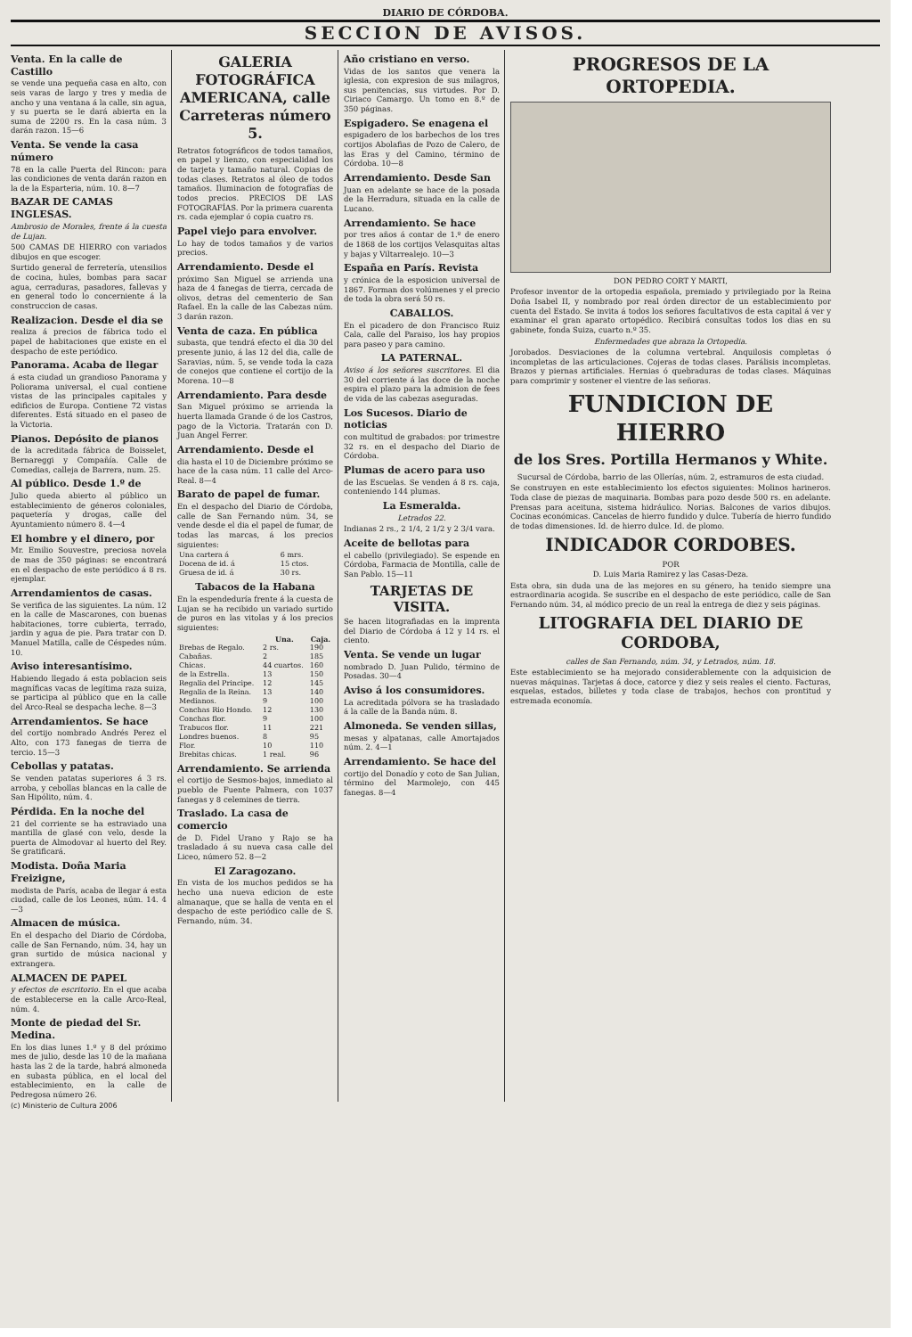DIARIO DE CÓRDOBA.
SECCION DE AVISOS.
Venta. En la calle de Castillo
se vende una pequeña casa en alto, con seis varas de largo y tres y media de ancho y una ventana á la calle, sin agua, y su puerta se le dará abierta en la suma de 2200 rs. En la casa núm. 3 darán razon. 15—6
Venta. Se vende la casa número
78 en la calle Puerta del Rincon: para las condiciones de venta darán razon en la de la Esparteria, núm. 10. 8—7
BAZAR DE CAMAS INGLESAS.
Ambrosio de Morales, frente á la cuesta de Lujan.
500 CAMAS DE HIERRO con variados dibujos en que escoger.
Surtido general de ferretería, utensilios de cocina, hules, bombas para sacar agua, cerraduras, pasadores, fallevas y en general todo lo concerniente á la construccion de casas.
Realizacion. Desde el dia se
realiza á precios de fábrica todo el papel de habitaciones que existe en el despacho de este periódico.
Panorama. Acaba de llegar
á esta ciudad un grandioso Panorama y Poliorama universal, el cual contiene vistas de las principales capitales y edificios de Europa. Contiene 72 vistas diferentes. Está situado en el paseo de la Victoria.
Pianos. Depósito de pianos
de la acreditada fábrica de Boisselet, Bernareggi y Compañía. Calle de Comedias, calleja de Barrera, num. 25.
Al público. Desde 1.º de
Julio queda abierto al público un establecimiento de géneros coloniales, paquetería y drogas, calle del Ayuntamiento número 8. 4—4
El hombre y el dinero, por
Mr. Emilio Souvestre, preciosa novela de mas de 350 páginas: se encontrará en el despacho de este periódico á 8 rs. ejemplar.
Arrendamientos de casas.
Se verifica de las siguientes. La núm. 12 en la calle de Mascarones, con buenas habitaciones, torre cubierta, terrado, jardin y agua de pie. Para tratar con D. Manuel Matilla, calle de Céspedes núm. 10.
Aviso interesantísimo.
Habiendo llegado á esta poblacion seis magníficas vacas de legítima raza suiza, se participa al público que en la calle del Arco-Real se despacha leche. 8—3
Arrendamientos. Se hace
del cortijo nombrado Andrés Perez el Alto, con 173 fanegas de tierra de tercio. 15—3
Cebollas y patatas.
Se venden patatas superiores á 3 rs. arroba, y cebollas blancas en la calle de San Hipólito, núm. 4.
Pérdida. En la noche del
21 del corriente se ha estraviado una mantilla de glasé con velo, desde la puerta de Almodovar al huerto del Rey. Se gratificará.
Modista. Doña Maria Freizigne,
modista de París, acaba de llegar á esta ciudad, calle de los Leones, núm. 14. 4—3
Almacen de música.
En el despacho del Diario de Córdoba, calle de San Fernando, núm. 34, hay un gran surtido de música nacional y extrangera.
ALMACEN DE PAPEL
y efectos de escritorio. En el que acaba de establecerse en la calle Arco-Real, núm. 4.
Monte de piedad del Sr. Medina.
En los dias lunes 1.º y 8 del próximo mes de julio, desde las 10 de la mañana hasta las 2 de la tarde, habrá almoneda en subasta pública, en el local del establecimiento, en la calle de Pedregosa número 26.
GALERIA FOTOGRÁFICA AMERICANA, calle Carreteras número 5.
Retratos fotográficos de todos tamaños, en papel y lienzo, con especialidad los de tarjeta y tamaño natural. Copias de todas clases. Retratos al óleo de todos tamaños. Iluminacion de fotografías de todos precios. PRECIOS DE LAS FOTOGRAFÍAS. Por la primera cuarenta rs. cada ejemplar ó copia cuatro rs.
Papel viejo para envolver.
Lo hay de todos tamaños y de varios precios.
Arrendamiento. Desde el
próximo San Miguel se arrienda una haza de 4 fanegas de tierra, cercada de olivos, detras del cementerio de San Rafael. En la calle de las Cabezas núm. 3 darán razon.
Venta de caza. En pública
subasta, que tendrá efecto el dia 30 del presente junio, á las 12 del dia, calle de Saravias, núm. 5, se vende toda la caza de conejos que contiene el cortijo de la Morena. 10—8
Arrendamiento. Para desde
San Miguel próximo se arrienda la huerta llamada Grande ó de los Castros, pago de la Victoria. Tratarán con D. Juan Angel Ferrer.
Arrendamiento. Desde el
dia hasta el 10 de Diciembre próximo se hace de la casa núm. 11 calle del Arco-Real. 8—4
Barato de papel de fumar.
En el despacho del Diario de Córdoba, calle de San Fernando núm. 34, se vende desde el dia el papel de fumar, de todas las marcas, á los precios siguientes:
| Una cartera á | 6 mrs. |
| Docena de id. á | 15 ctos. |
| Gruesa de id. á | 30 rs. |
Tabacos de la Habana
En la espendeduría frente á la cuesta de Lujan se ha recibido un variado surtido de puros en las vitolas y á los precios siguientes:
| | Una. | Caja. |
| --- | --- | --- |
| Brebas de Regalo. | 2 rs. | 190 |
| Cabañas. | 2 | 185 |
| Chicas. | 44 cuartos. | 160 |
| de la Estrella. | 13 | 150 |
| Regalia del Principe. | 12 | 145 |
| Regalia de la Reina. | 13 | 140 |
| Medianos. | 9 | 100 |
| Conchas Rio Hondo. | 12 | 130 |
| Conchas flor. | 9 | 100 |
| Trabucos flor. | 11 | 221 |
| Londres buenos. | 8 | 95 |
| Flor. | 10 | 110 |
| Brebitas chicas. | 1 real. | 96 |
Arrendamiento. Se arrienda
el cortijo de Sesmos-bajos, inmediato al pueblo de Fuente Palmera, con 1037 fanegas y 8 celemines de tierra.
Traslado. La casa de comercio
de D. Fidel Urano y Rajo se ha trasladado á su nueva casa calle del Liceo, número 52. 8—2
El Zaragozano.
En vista de los muchos pedidos se ha hecho una nueva edicion de este almanaque, que se halla de venta en el despacho de este periódico calle de S. Fernando, núm. 34.
Año cristiano en verso.
Vidas de los santos que venera la iglesia, con expresion de sus milagros, sus penitencias, sus virtudes. Por D. Ciriaco Camargo. Un tomo en 8.º de 350 páginas.
Espigadero. Se enagena el
espigadero de los barbechos de los tres cortijos Abolafias de Pozo de Calero, de las Eras y del Camino, término de Córdoba. 10—8
Arrendamiento. Desde San
Juan en adelante se hace de la posada de la Herradura, situada en la calle de Lucano.
Arrendamiento. Se hace
por tres años á contar de 1.º de enero de 1868 de los cortijos Velasquitas altas y bajas y Viltarrealejo. 10—3
España en París. Revista
y crónica de la esposicion universal de 1867. Forman dos volúmenes y el precio de toda la obra será 50 rs.
CABALLOS.
En el picadero de don Francisco Ruiz Cala, calle del Paraiso, los hay propios para paseo y para camino.
LA PATERNAL.
Aviso á los señores suscritores. El dia 30 del corriente á las doce de la noche espira el plazo para la admision de fees de vida de las cabezas aseguradas.
Los Sucesos. Diario de noticias
con multitud de grabados: por trimestre 32 rs. en el despacho del Diario de Córdoba.
Plumas de acero para uso
de las Escuelas. Se venden á 8 rs. caja, conteniendo 144 plumas.
La Esmeralda.
Letrados 22.
Indianas 2 rs., 2 1/4, 2 1/2 y 2 3/4 vara.
Aceite de bellotas para
el cabello (privilegiado). Se espende en Córdoba, Farmacia de Montilla, calle de San Pablo. 15—11
TARJETAS DE VISITA.
Se hacen litografiadas en la imprenta del Diario de Córdoba á 12 y 14 rs. el ciento.
Venta. Se vende un lugar
nombrado D. Juan Pulido, término de Posadas. 30—4
Aviso á los consumidores.
La acreditada pólvora se ha trasladado á la calle de la Banda núm. 8.
Almoneda. Se venden sillas,
mesas y alpatanas, calle Amortajados núm. 2. 4—1
Arrendamiento. Se hace del
cortijo del Donadío y coto de San Julian, término del Marmolejo, con 445 fanegas. 8—4
PROGRESOS DE LA ORTOPEDIA.
DON PEDRO CORT Y MARTI,
Profesor inventor de la ortopedia española, premiado y privilegiado por la Reina Doña Isabel II, y nombrado por real órden director de un establecimiento por cuenta del Estado. Se invita á todos los señores facultativos de esta capital á ver y examinar el gran aparato ortopédico. Recibirá consultas todos los dias en su gabinete, fonda Suiza, cuarto n.º 35.
Enfermedades que abraza la Ortopedia.
Jorobados. Desviaciones de la columna vertebral. Anquilosis completas ó incompletas de las articulaciones. Cojeras de todas clases. Parálisis incompletas. Brazos y piernas artificiales. Hernias ó quebraduras de todas clases. Máquinas para comprimir y sostener el vientre de las señoras.
FUNDICION DE HIERRO
de los Sres. Portilla Hermanos y White.
Sucursal de Córdoba, barrio de las Ollerías, núm. 2, estramuros de esta ciudad.
Se construyen en este establecimiento los efectos siguientes: Molinos harineros. Toda clase de piezas de maquinaria. Bombas para pozo desde 500 rs. en adelante. Prensas para aceituna, sistema hidráulico. Norias. Balcones de varios dibujos. Cocinas económicas. Cancelas de hierro fundido y dulce. Tubería de hierro fundido de todas dimensiones. Id. de hierro dulce. Id. de plomo.
INDICADOR CORDOBES.
POR
D. Luis Maria Ramirez y las Casas-Deza.
Esta obra, sin duda una de las mejores en su género, ha tenido siempre una estraordinaria acogida. Se suscribe en el despacho de este periódico, calle de San Fernando núm. 34, al módico precio de un real la entrega de diez y seis páginas.
LITOGRAFIA DEL DIARIO DE CORDOBA,
calles de San Fernando, núm. 34, y Letrados, núm. 18.
Este establecimiento se ha mejorado considerablemente con la adquisicion de nuevas máquinas. Tarjetas á doce, catorce y diez y seis reales el ciento. Facturas, esquelas, estados, billetes y toda clase de trabajos, hechos con prontitud y estremada economía.
(c) Ministerio de Cultura 2006